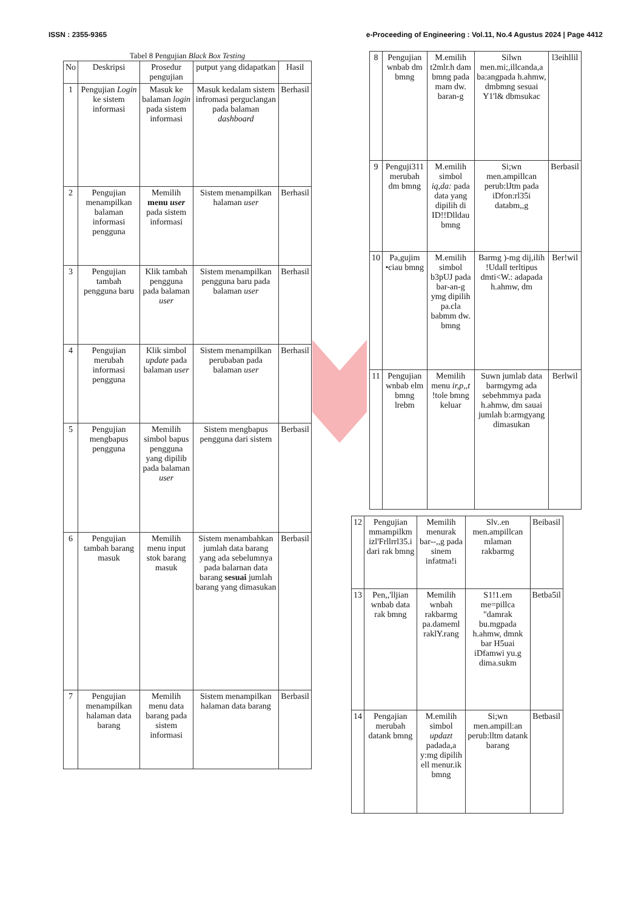ISSN : 2355-9365 e-Proceeding of Engineering : Vol.11, No.4 Agustus 2024 | Page 4412
Tabel 8 Pengujian Black Box Testing
| No | Deskripsi | Prosedur pengujian | putput yang didapatkan | Hasil |
| --- | --- | --- | --- | --- |
| 1 | Pengujian Login ke sistem informasi | Masuk ke balaman login pada sistem informasi | Masuk kedalam sistem infromasi perguclangan pada balaman dashboard | Berhasil |
| 2 | Pengujian menampilkan balaman informasi pengguna | Memilih menu user pada sistem informasi | Sistem menampilkan halaman user | Berhasil |
| 3 | Pengujian tambah pengguna baru | Klik tambah pengguna pada balaman user | Sistem menampilkan pengguna baru pada balaman user | Berhasil |
| 4 | Pengujian merubah informasi pengguna | Klik simbol update pada balaman user | Sistem menampilkan perubaban pada balaman user | Berhasil |
| 5 | Pengujian mengbapus pengguna | Memilih simbol bapus pengguna yang dipilib pada balaman user | Sistem mengbapus pengguna dari sistem | Berbasil |
| 6 | Pengujian tambah barang masuk | Memilih menu input stok barang masuk | Sistem menambahkan jumlah data barang yang ada sebelumnya pada balarnan data barang sesuai jumlah barang yang dimasukan | Berbasil |
| 7 | Pengujian menampilkan halaman data barang | Memilih menu data barang pada sistem informasi | Sistem menampilkan halaman data barang | Berbasil |
| 8 | Pengujian wnbab dm bmng | M.emilih t2mlr.h dam bmng pada mam dw. baran-g | Silwn men.mi;,illcanda,a ba:angpada h.ahmw, dmbmng sesuai Y1'l& dbmsukac | l3eihllil |
| 9 | Penguji311 merubah dm bmng | M.emilih simbol iq,da: pada data yang dipilih di ID!!Dlldau bmng | Si;wn men.ampillcan perub:lJtm pada iDfon:rl35i databm,,g | Berbasil |
| 10 | Pa,gujim •ciau bmng | M.emilih simbol b3pUJ pada bar-an-g ymg dipilih pa.cla babmm dw. bmng | Barmg )-mg dij,ilih !Udall terltipus dmti<W.: adapada h.ahmw, dm | Ber!wil |
| 11 | Pengujian wnbab elm bmng lrebm | Memilih menu ir,p,,t !tole bmng keluar | Suwn jumlab data barmgymg ada sebehmmya pada h.ahmw, dm sauai jumlah b:armgyang dimasukan | Berlwil |
| 12 | Pengujian mmampilkm izl'Frllrrl35.i dari rak bmng | Memilih menurak bar--,,g pada sinem infatma!i | Slv..en men.ampillcan mlaman rakbarmg | Beibasil |
| 13 | Pen,,'lljian wnbab data rak bmng | Memilih wnbah rakbarmg pa.dameml raklY.rang | S1!1.em me=pillca "damrak bu.mgpada h.ahmw, dmnk bar H5uai iDfamwi yu.g dima.sukm | Betba5il |
| 14 | Pengajian merubah datank bmng | M.emilih simbol updazt padada,a y:mg dipilih ell menur.ik bmng | Si;wn men.ampill:an perub:lltm datank barang | Betbasil |